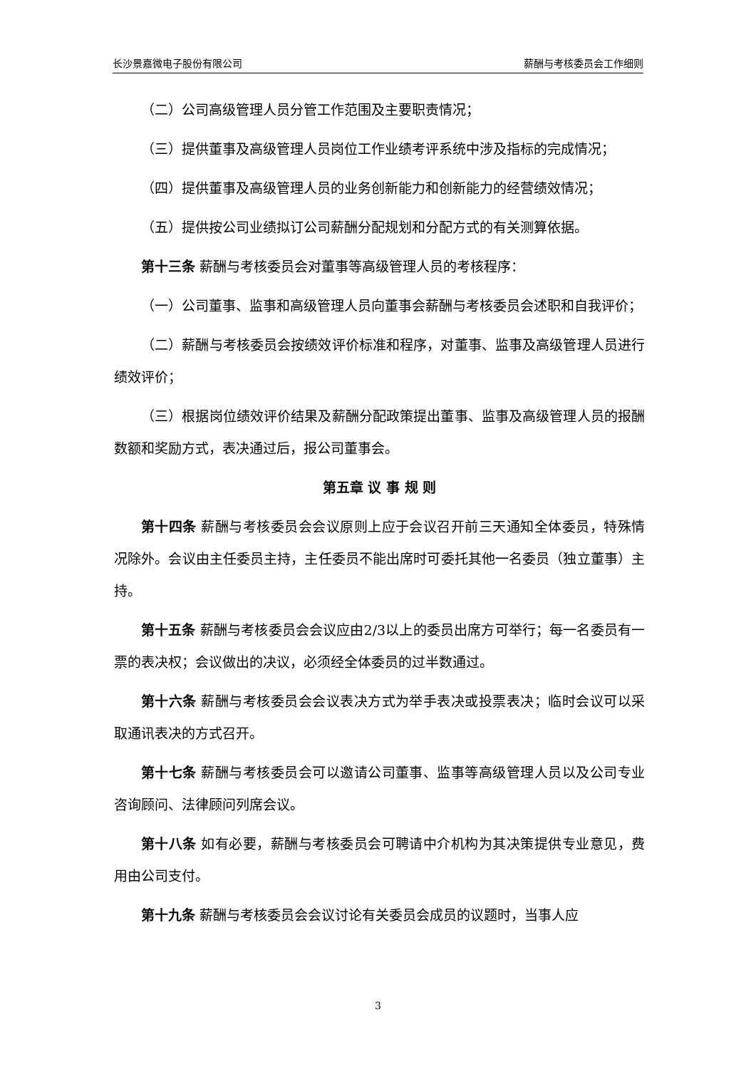长沙景嘉微电子股份有限公司 薪酬与考核委员会工作细则
（二）公司高级管理人员分管工作范围及主要职责情况；
（三）提供董事及高级管理人员岗位工作业绩考评系统中涉及指标的完成情况；
（四）提供董事及高级管理人员的业务创新能力和创新能力的经营绩效情况；
（五）提供按公司业绩拟订公司薪酬分配规划和分配方式的有关测算依据。
第十三条 薪酬与考核委员会对董事等高级管理人员的考核程序：
（一）公司董事、监事和高级管理人员向董事会薪酬与考核委员会述职和自我评价；
（二）薪酬与考核委员会按绩效评价标准和程序，对董事、监事及高级管理人员进行绩效评价；
（三）根据岗位绩效评价结果及薪酬分配政策提出董事、监事及高级管理人员的报酬数额和奖励方式，表决通过后，报公司董事会。
第五章 议 事 规 则
第十四条 薪酬与考核委员会会议原则上应于会议召开前三天通知全体委员，特殊情况除外。会议由主任委员主持，主任委员不能出席时可委托其他一名委员（独立董事）主持。
第十五条 薪酬与考核委员会会议应由2/3以上的委员出席方可举行；每一名委员有一票的表决权；会议做出的决议，必须经全体委员的过半数通过。
第十六条 薪酬与考核委员会会议表决方式为举手表决或投票表决；临时会议可以采取通讯表决的方式召开。
第十七条 薪酬与考核委员会可以邀请公司董事、监事等高级管理人员以及公司专业咨询顾问、法律顾问列席会议。
第十八条 如有必要，薪酬与考核委员会可聘请中介机构为其决策提供专业意见，费用由公司支付。
第十九条 薪酬与考核委员会会议讨论有关委员会成员的议题时，当事人应
3